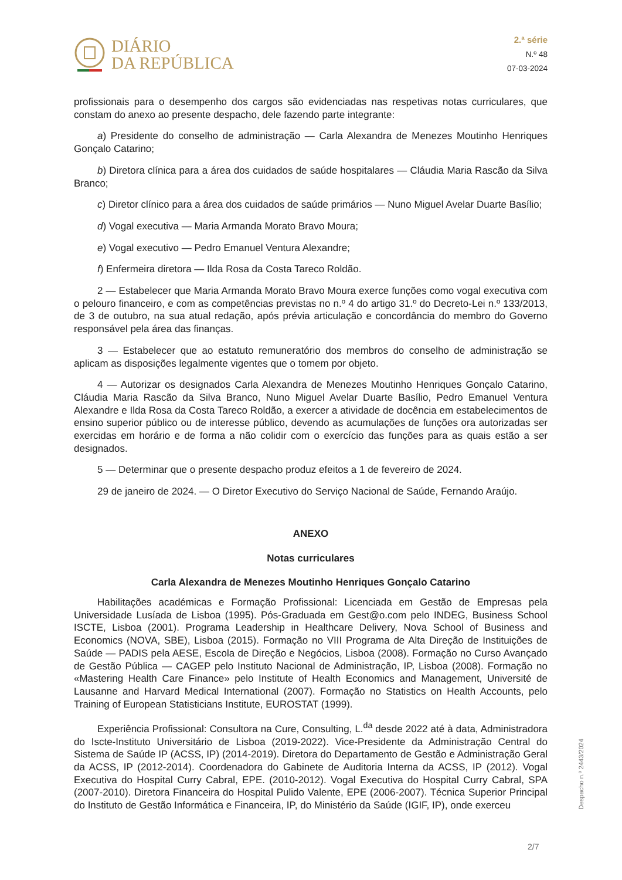DIÁRIO
DA REPÚBLICA
2.ª série
N.º 48
07-03-2024
profissionais para o desempenho dos cargos são evidenciadas nas respetivas notas curriculares, que constam do anexo ao presente despacho, dele fazendo parte integrante:
a) Presidente do conselho de administração — Carla Alexandra de Menezes Moutinho Henriques Gonçalo Catarino;
b) Diretora clínica para a área dos cuidados de saúde hospitalares — Cláudia Maria Rascão da Silva Branco;
c) Diretor clínico para a área dos cuidados de saúde primários — Nuno Miguel Avelar Duarte Basílio;
d) Vogal executiva — Maria Armanda Morato Bravo Moura;
e) Vogal executivo — Pedro Emanuel Ventura Alexandre;
f) Enfermeira diretora — Ilda Rosa da Costa Tareco Roldão.
2 — Estabelecer que Maria Armanda Morato Bravo Moura exerce funções como vogal executiva com o pelouro financeiro, e com as competências previstas no n.º 4 do artigo 31.º do Decreto-Lei n.º 133/2013, de 3 de outubro, na sua atual redação, após prévia articulação e concordância do membro do Governo responsável pela área das finanças.
3 — Estabelecer que ao estatuto remuneratório dos membros do conselho de administração se aplicam as disposições legalmente vigentes que o tomem por objeto.
4 — Autorizar os designados Carla Alexandra de Menezes Moutinho Henriques Gonçalo Catarino, Cláudia Maria Rascão da Silva Branco, Nuno Miguel Avelar Duarte Basílio, Pedro Emanuel Ventura Alexandre e Ilda Rosa da Costa Tareco Roldão, a exercer a atividade de docência em estabelecimentos de ensino superior público ou de interesse público, devendo as acumulações de funções ora autorizadas ser exercidas em horário e de forma a não colidir com o exercício das funções para as quais estão a ser designados.
5 — Determinar que o presente despacho produz efeitos a 1 de fevereiro de 2024.
29 de janeiro de 2024. — O Diretor Executivo do Serviço Nacional de Saúde, Fernando Araújo.
ANEXO
Notas curriculares
Carla Alexandra de Menezes Moutinho Henriques Gonçalo Catarino
Habilitações académicas e Formação Profissional: Licenciada em Gestão de Empresas pela Universidade Lusíada de Lisboa (1995). Pós-Graduada em Gest@o.com pelo INDEG, Business School ISCTE, Lisboa (2001). Programa Leadership in Healthcare Delivery, Nova School of Business and Economics (NOVA, SBE), Lisboa (2015). Formação no VIII Programa de Alta Direção de Instituições de Saúde — PADIS pela AESE, Escola de Direção e Negócios, Lisboa (2008). Formação no Curso Avançado de Gestão Pública — CAGEP pelo Instituto Nacional de Administração, IP, Lisboa (2008). Formação no «Mastering Health Care Finance» pelo Institute of Health Economics and Management, Université de Lausanne and Harvard Medical International (2007). Formação no Statistics on Health Accounts, pelo Training of European Statisticians Institute, EUROSTAT (1999).
Experiência Profissional: Consultora na Cure, Consulting, L.<sup>da</sup> desde 2022 até à data, Administradora do Iscte-Instituto Universitário de Lisboa (2019-2022). Vice-Presidente da Administração Central do Sistema de Saúde IP (ACSS, IP) (2014-2019). Diretora do Departamento de Gestão e Administração Geral da ACSS, IP (2012-2014). Coordenadora do Gabinete de Auditoria Interna da ACSS, IP (2012). Vogal Executiva do Hospital Curry Cabral, EPE. (2010-2012). Vogal Executiva do Hospital Curry Cabral, SPA (2007-2010). Diretora Financeira do Hospital Pulido Valente, EPE (2006-2007). Técnica Superior Principal do Instituto de Gestão Informática e Financeira, IP, do Ministério da Saúde (IGIF, IP), onde exerceu
Despacho n.º 2443/2024
2/7